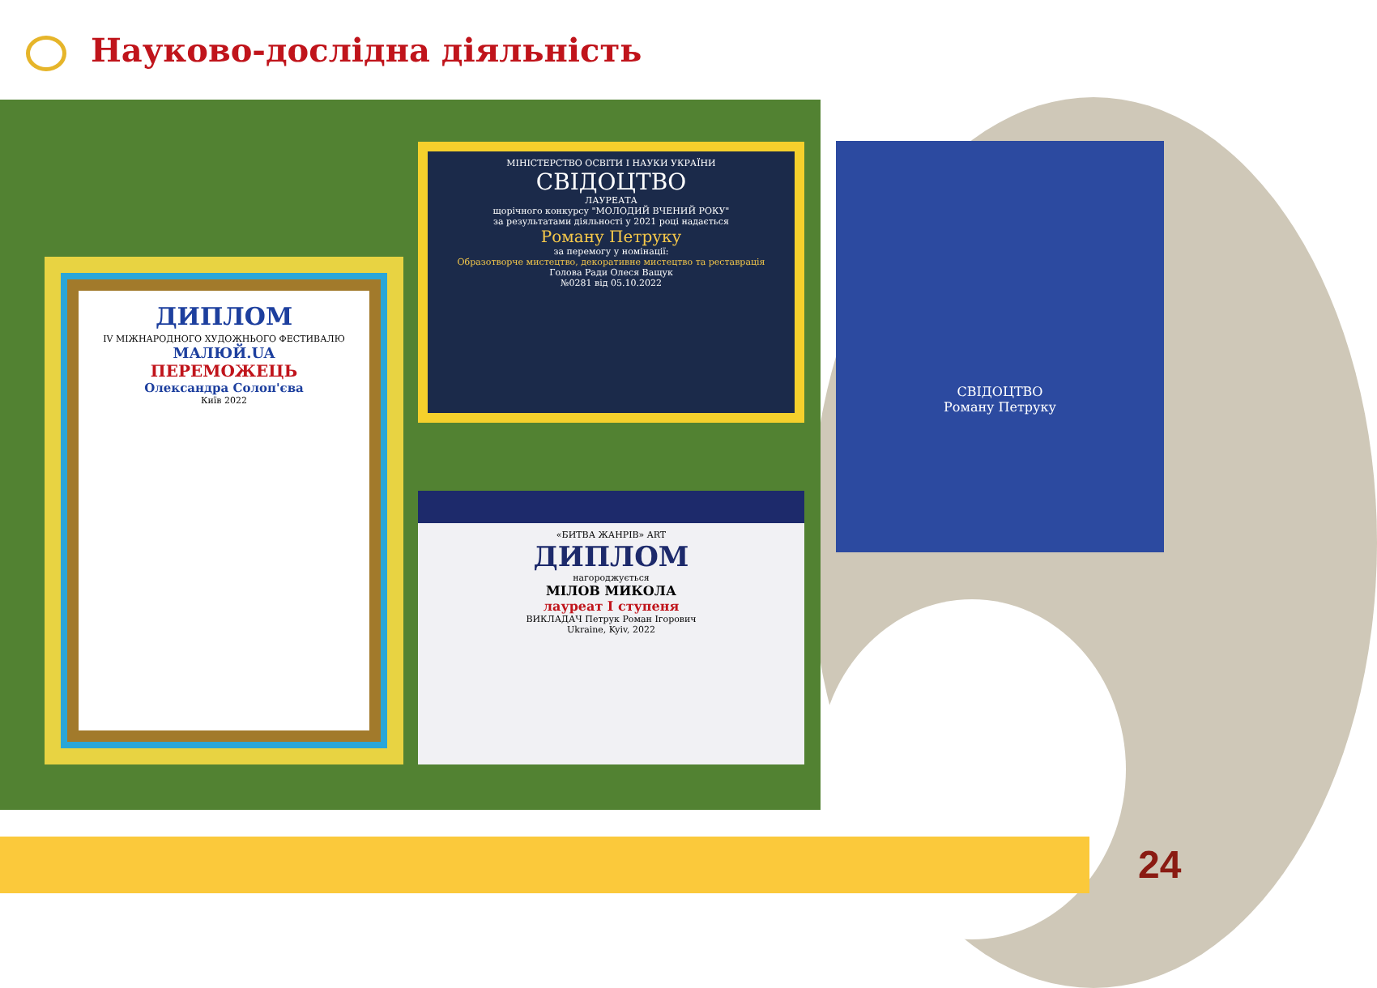Науково-дослідна діяльність
ДИПЛОМ
IV МІЖНАРОДНОГО ХУДОЖНЬОГО ФЕСТИВАЛЮ
МАЛЮЙ.UA
ПЕРЕМОЖЕЦЬ
Олександра Солоп'єва
Київ 2022
МІНІСТЕРСТВО ОСВІТИ І НАУКИ УКРАЇНИ
СВІДОЦТВО
ЛАУРЕАТА
щорічного конкурсу "МОЛОДИЙ ВЧЕНИЙ РОКУ"
за результатами діяльності у 2021 році надається
Роману Петруку
за перемогу у номінації:
Образотворче мистецтво, декоративне мистецтво та реставрація
Голова Ради Олеся Ващук
№0281 від 05.10.2022
«БИТВА ЖАНРІВ» ART
ДИПЛОМ
нагороджується
МІЛОВ МИКОЛА
лауреат І ступеня
ВИКЛАДАЧ Петрук Роман Ігорович
Ukraine, Kyiv, 2022
СВІДОЦТВО
Роману Петруку
24